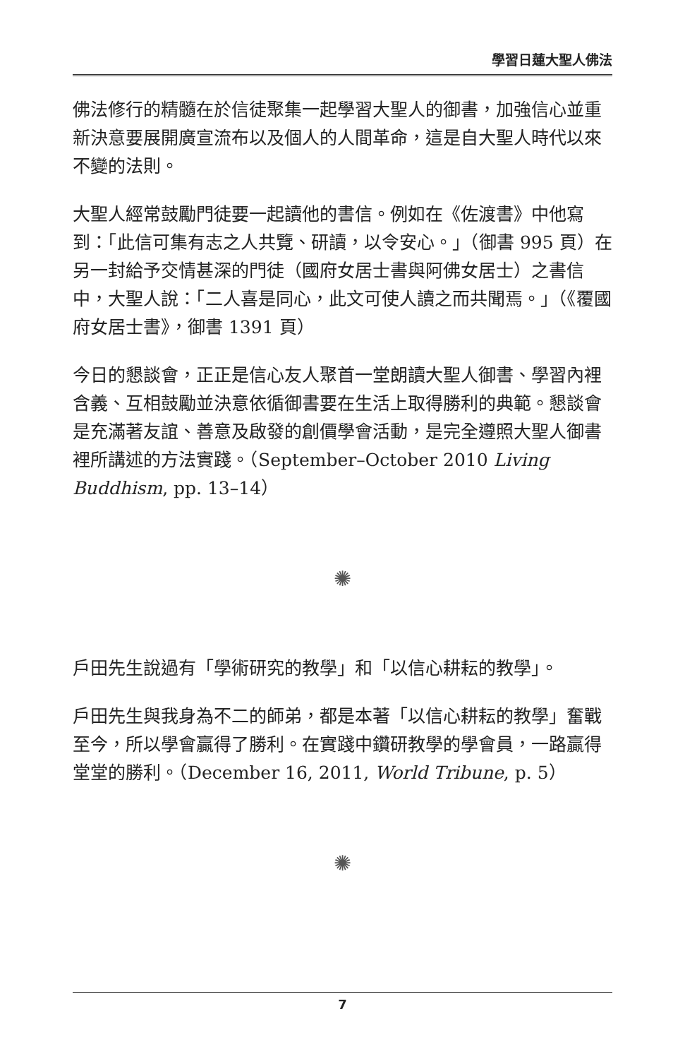學習日蓮大聖人佛法
佛法修行的精髓在於信徒聚集一起學習大聖人的御書，加強信心並重新決意要展開廣宣流布以及個人的人間革命，這是自大聖人時代以來不變的法則。
大聖人經常鼓勵門徒要一起讀他的書信。例如在《佐渡書》中他寫到：「此信可集有志之人共覽、研讀，以令安心。」（御書 995 頁）在另一封給予交情甚深的門徒（國府女居士書與阿佛女居士）之書信中，大聖人說：「二人喜是同心，此文可使人讀之而共聞焉。」（《覆國府女居士書》，御書 1391 頁）
今日的懇談會，正正是信心友人聚首一堂朗讀大聖人御書、學習內裡含義、互相鼓勵並決意依循御書要在生活上取得勝利的典範。懇談會是充滿著友誼、善意及啟發的創價學會活動，是完全遵照大聖人御書裡所講述的方法實踐。（September–October 2010 Living Buddhism, pp. 13–14）
✺
戶田先生說過有「學術研究的教學」和「以信心耕耘的教學」。
戶田先生與我身為不二的師弟，都是本著「以信心耕耘的教學」奮戰至今，所以學會贏得了勝利。在實踐中鑽研教學的學會員，一路贏得堂堂的勝利。（December 16, 2011, World Tribune, p. 5）
✺
7